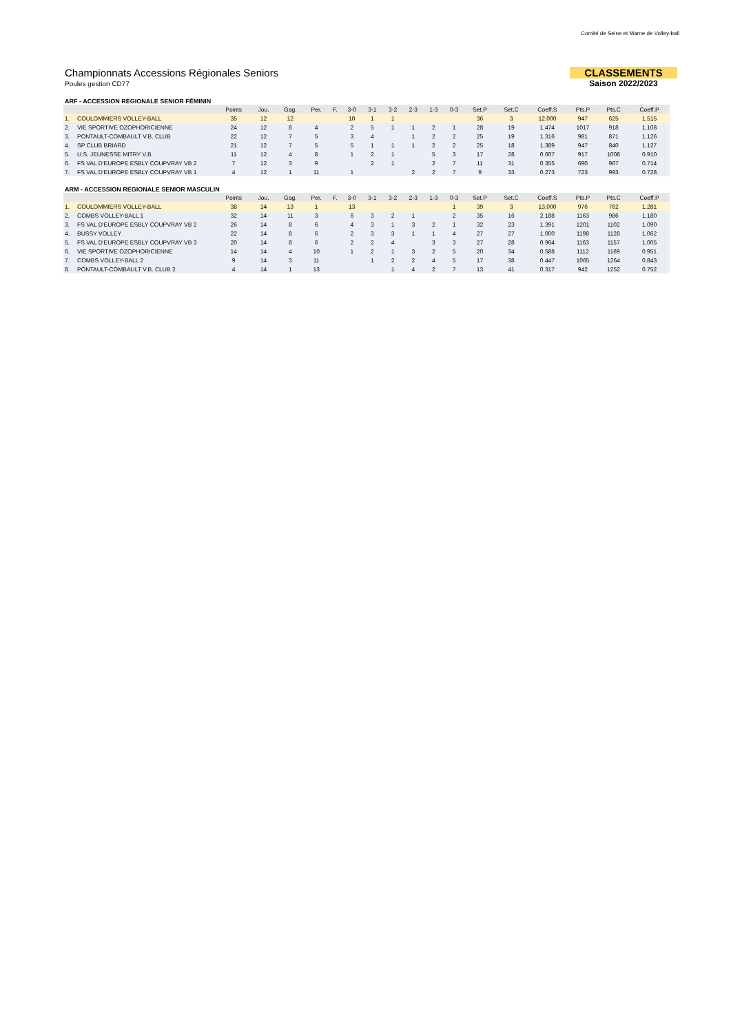Comité de Seine et Marne de Volley-ball
Championnats Accessions Régionales Seniors
Poules gestion CD77
CLASSEMENTS
Saison 2022/2023
ARF - ACCESSION REGIONALE SENIOR FÉMININ
| | | Points | Jou. | Gag. | Per. | F. | 3-0 | 3-1 | 3-2 | 2-3 | 1-3 | 0-3 | Set.P | Set.C | Coeff.S | Pts.P | Pts.C | Coeff.P |
| --- | --- | --- | --- | --- | --- | --- | --- | --- | --- | --- | --- | --- | --- | --- | --- | --- | --- | --- |
| 1. | COULOMMIERS VOLLEY-BALL | 35 | 12 | 12 | | | 10 | 1 | 1 | | | | 36 | 3 | 12.000 | 947 | 625 | 1.515 |
| 2. | VIE SPORTIVE OZOPHORICIENNE | 24 | 12 | 8 | 4 | | 2 | 5 | 1 | 1 | 2 | 1 | 28 | 19 | 1.474 | 1017 | 918 | 1.108 |
| 3. | PONTAULT-COMBAULT V.B. CLUB | 22 | 12 | 7 | 5 | | 3 | 4 | | 1 | 2 | 2 | 25 | 19 | 1.316 | 981 | 871 | 1.126 |
| 4. | SP CLUB BRIARD | 21 | 12 | 7 | 5 | | 5 | 1 | 1 | 1 | 2 | 2 | 25 | 18 | 1.389 | 947 | 840 | 1.127 |
| 5. | U.S. JEUNESSE MITRY V.B. | 11 | 12 | 4 | 8 | | 1 | 2 | 1 | | 5 | 3 | 17 | 28 | 0.607 | 917 | 1008 | 0.910 |
| 6. | FS VAL D'EUROPE ESBLY COUPVRAY VB 2 | 7 | 12 | 3 | 9 | | | 2 | 1 | | 2 | 7 | 11 | 31 | 0.355 | 690 | 967 | 0.714 |
| 7. | FS VAL D'EUROPE ESBLY COUPVRAY VB 1 | 4 | 12 | 1 | 11 | | 1 | | | 2 | 2 | 7 | 9 | 33 | 0.273 | 723 | 993 | 0.728 |
ARM - ACCESSION REGIONALE SENIOR MASCULIN
| | | Points | Jou. | Gag. | Per. | F. | 3-0 | 3-1 | 3-2 | 2-3 | 1-3 | 0-3 | Set.P | Set.C | Coeff.S | Pts.P | Pts.C | Coeff.P |
| --- | --- | --- | --- | --- | --- | --- | --- | --- | --- | --- | --- | --- | --- | --- | --- | --- | --- | --- |
| 1. | COULOMMIERS VOLLEY-BALL | 38 | 14 | 13 | 1 | | 13 | | | | | 1 | 39 | 3 | 13.000 | 976 | 762 | 1.281 |
| 2. | COMBS VOLLEY-BALL 1 | 32 | 14 | 11 | 3 | | 6 | 3 | 2 | 1 | | 2 | 35 | 16 | 2.188 | 1163 | 986 | 1.180 |
| 3. | FS VAL D'EUROPE ESBLY COUPVRAY VB 2 | 26 | 14 | 8 | 6 | | 4 | 3 | 1 | 3 | 2 | 1 | 32 | 23 | 1.391 | 1201 | 1102 | 1.090 |
| 4. | BUSSY VOLLEY | 22 | 14 | 8 | 6 | | 2 | 3 | 3 | 1 | 1 | 4 | 27 | 27 | 1.000 | 1198 | 1128 | 1.062 |
| 5. | FS VAL D'EUROPE ESBLY COUPVRAY VB 3 | 20 | 14 | 8 | 6 | | 2 | 2 | 4 | | 3 | 3 | 27 | 28 | 0.964 | 1163 | 1157 | 1.005 |
| 6. | VIE SPORTIVE OZOPHORICIENNE | 14 | 14 | 4 | 10 | | 1 | 2 | 1 | 3 | 2 | 5 | 20 | 34 | 0.588 | 1112 | 1169 | 0.951 |
| 7. | COMBS VOLLEY-BALL 2 | 9 | 14 | 3 | 11 | | | 1 | 2 | 2 | 4 | 5 | 17 | 38 | 0.447 | 1065 | 1264 | 0.843 |
| 8. | PONTAULT-COMBAULT V.B. CLUB 2 | 4 | 14 | 1 | 13 | | | | 1 | 4 | 2 | 7 | 13 | 41 | 0.317 | 942 | 1252 | 0.752 |